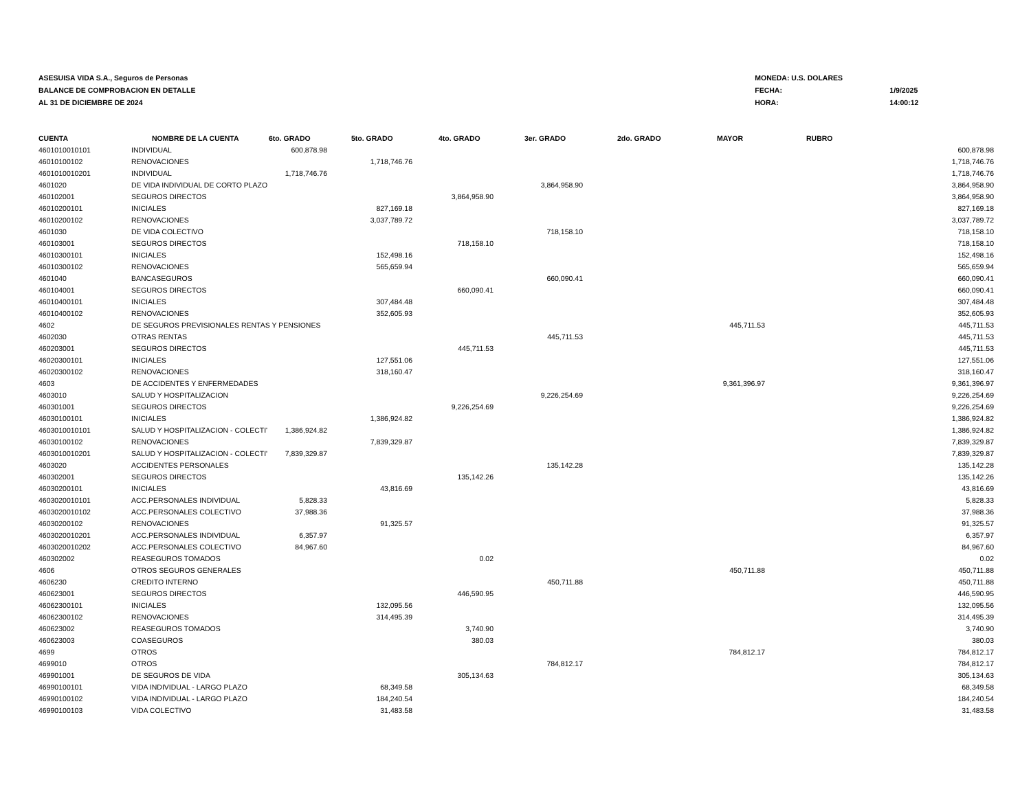ASESUISA VIDA S.A., Seguros de Personas
BALANCE DE COMPROBACION EN DETALLE
AL 31 DE DICIEMBRE DE 2024
| MONEDA: U.S. DOLARES | |
| FECHA: | 1/9/2025 |
| HORA: | 14:00:12 |
| CUENTA | NOMBRE DE LA CUENTA | 6to. GRADO | 5to. GRADO | 4to. GRADO | 3er. GRADO | 2do. GRADO | MAYOR | RUBRO | |
| --- | --- | --- | --- | --- | --- | --- | --- | --- | --- |
| 4601010010101 | INDIVIDUAL | 600,878.98 | | | | | | | 600,878.98 |
| 46010100102 | RENOVACIONES | | 1,718,746.76 | | | | | | 1,718,746.76 |
| 4601010010201 | INDIVIDUAL | 1,718,746.76 | | | | | | | 1,718,746.76 |
| 4601020 | DE VIDA INDIVIDUAL DE CORTO PLAZO | | | | 3,864,958.90 | | | | 3,864,958.90 |
| 460102001 | SEGUROS DIRECTOS | | | 3,864,958.90 | | | | | 3,864,958.90 |
| 46010200101 | INICIALES | | 827,169.18 | | | | | | 827,169.18 |
| 46010200102 | RENOVACIONES | | 3,037,789.72 | | | | | | 3,037,789.72 |
| 4601030 | DE VIDA COLECTIVO | | | | 718,158.10 | | | | 718,158.10 |
| 460103001 | SEGUROS DIRECTOS | | | 718,158.10 | | | | | 718,158.10 |
| 46010300101 | INICIALES | | 152,498.16 | | | | | | 152,498.16 |
| 46010300102 | RENOVACIONES | | 565,659.94 | | | | | | 565,659.94 |
| 4601040 | BANCASEGUROS | | | | 660,090.41 | | | | 660,090.41 |
| 460104001 | SEGUROS DIRECTOS | | | 660,090.41 | | | | | 660,090.41 |
| 46010400101 | INICIALES | | 307,484.48 | | | | | | 307,484.48 |
| 46010400102 | RENOVACIONES | | 352,605.93 | | | | | | 352,605.93 |
| 4602 | DE SEGUROS PREVISIONALES RENTAS Y PENSIONES | | | | | | 445,711.53 | | 445,711.53 |
| 4602030 | OTRAS RENTAS | | | | 445,711.53 | | | | 445,711.53 |
| 460203001 | SEGUROS DIRECTOS | | | 445,711.53 | | | | | 445,711.53 |
| 46020300101 | INICIALES | | 127,551.06 | | | | | | 127,551.06 |
| 46020300102 | RENOVACIONES | | 318,160.47 | | | | | | 318,160.47 |
| 4603 | DE ACCIDENTES Y ENFERMEDADES | | | | | | 9,361,396.97 | | 9,361,396.97 |
| 4603010 | SALUD Y HOSPITALIZACION | | | | 9,226,254.69 | | | | 9,226,254.69 |
| 460301001 | SEGUROS DIRECTOS | | | 9,226,254.69 | | | | | 9,226,254.69 |
| 46030100101 | INICIALES | | 1,386,924.82 | | | | | | 1,386,924.82 |
| 4603010010101 | SALUD Y HOSPITALIZACION - COLECTI' | 1,386,924.82 | | | | | | | 1,386,924.82 |
| 46030100102 | RENOVACIONES | | 7,839,329.87 | | | | | | 7,839,329.87 |
| 4603010010201 | SALUD Y HOSPITALIZACION - COLECTI' | 7,839,329.87 | | | | | | | 7,839,329.87 |
| 4603020 | ACCIDENTES PERSONALES | | | | 135,142.28 | | | | 135,142.28 |
| 460302001 | SEGUROS DIRECTOS | | | 135,142.26 | | | | | 135,142.26 |
| 46030200101 | INICIALES | | 43,816.69 | | | | | | 43,816.69 |
| 4603020010101 | ACC.PERSONALES INDIVIDUAL | 5,828.33 | | | | | | | 5,828.33 |
| 4603020010102 | ACC.PERSONALES COLECTIVO | 37,988.36 | | | | | | | 37,988.36 |
| 46030200102 | RENOVACIONES | | 91,325.57 | | | | | | 91,325.57 |
| 4603020010201 | ACC.PERSONALES INDIVIDUAL | 6,357.97 | | | | | | | 6,357.97 |
| 4603020010202 | ACC.PERSONALES COLECTIVO | 84,967.60 | | | | | | | 84,967.60 |
| 460302002 | REASEGUROS TOMADOS | | | 0.02 | | | | | 0.02 |
| 4606 | OTROS SEGUROS GENERALES | | | | | | 450,711.88 | | 450,711.88 |
| 4606230 | CREDITO INTERNO | | | | 450,711.88 | | | | 450,711.88 |
| 460623001 | SEGUROS DIRECTOS | | | 446,590.95 | | | | | 446,590.95 |
| 46062300101 | INICIALES | | 132,095.56 | | | | | | 132,095.56 |
| 46062300102 | RENOVACIONES | | 314,495.39 | | | | | | 314,495.39 |
| 460623002 | REASEGUROS TOMADOS | | | 3,740.90 | | | | | 3,740.90 |
| 460623003 | COASEGUROS | | | 380.03 | | | | | 380.03 |
| 4699 | OTROS | | | | | | 784,812.17 | | 784,812.17 |
| 4699010 | OTROS | | | | 784,812.17 | | | | 784,812.17 |
| 469901001 | DE SEGUROS DE VIDA | | | 305,134.63 | | | | | 305,134.63 |
| 46990100101 | VIDA INDIVIDUAL - LARGO PLAZO | | 68,349.58 | | | | | | 68,349.58 |
| 46990100102 | VIDA INDIVIDUAL - LARGO PLAZO | | 184,240.54 | | | | | | 184,240.54 |
| 46990100103 | VIDA COLECTIVO | | 31,483.58 | | | | | | 31,483.58 |